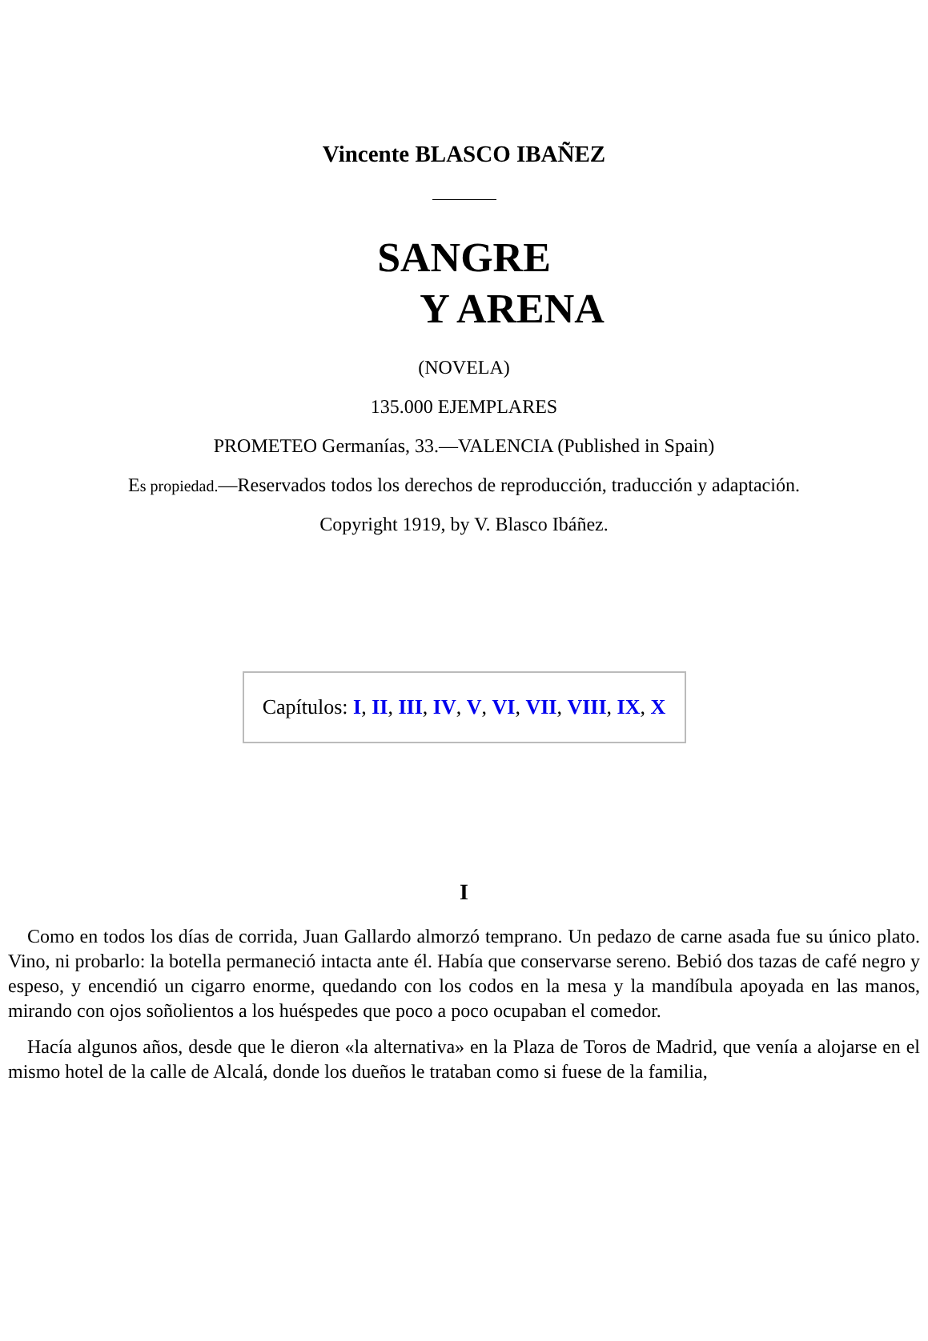Vincente BLASCO IBAÑEZ
SANGRE
Y ARENA
(NOVELA)
135.000 EJEMPLARES
PROMETEO Germanías, 33.—VALENCIA (Published in Spain)
Es propiedad.—Reservados todos los derechos de reproducción, traducción y adaptación.
Copyright 1919, by V. Blasco Ibáñez.
Capítulos: I, II, III, IV, V, VI, VII, VIII, IX, X
I
Como en todos los días de corrida, Juan Gallardo almorzó temprano. Un pedazo de carne asada fue su único plato. Vino, ni probarlo: la botella permaneció intacta ante él. Había que conservarse sereno. Bebió dos tazas de café negro y espeso, y encendió un cigarro enorme, quedando con los codos en la mesa y la mandíbula apoyada en las manos, mirando con ojos soñolientos a los huéspedes que poco a poco ocupaban el comedor.
Hacía algunos años, desde que le dieron «la alternativa» en la Plaza de Toros de Madrid, que venía a alojarse en el mismo hotel de la calle de Alcalá, donde los dueños le trataban como si fuese de la familia,